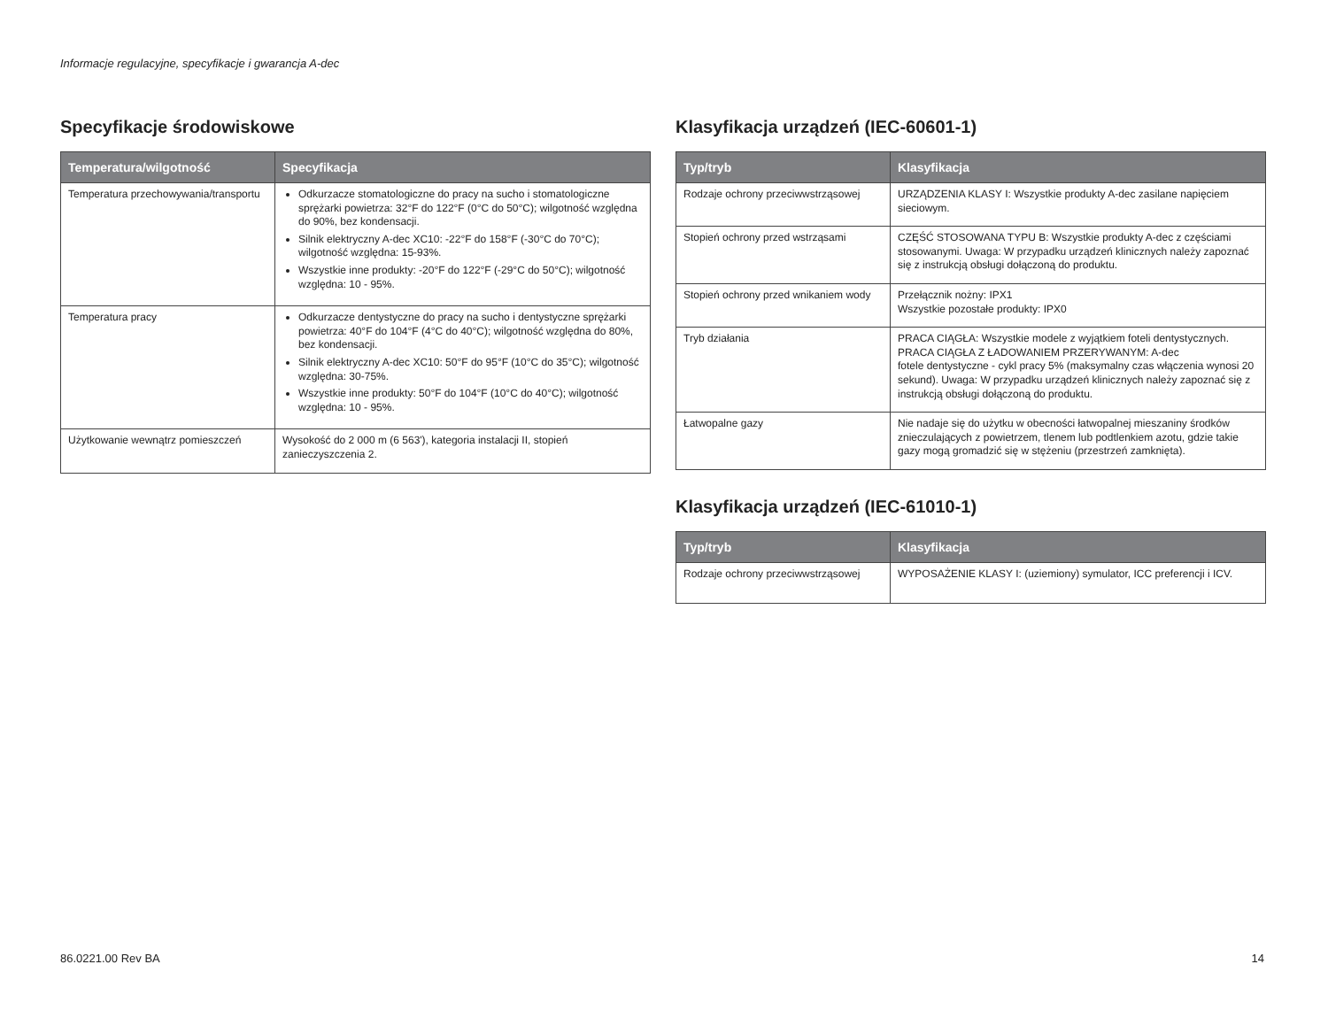Informacje regulacyjne, specyfikacje i gwarancja A-dec
Specyfikacje środowiskowe
| Temperatura/wilgotność | Specyfikacja |
| --- | --- |
| Temperatura przechowywania/transportu | Odkurzacze stomatologiczne do pracy na sucho i stomatologiczne sprężarki powietrza: 32°F do 122°F (0°C do 50°C); wilgotność względna do 90%, bez kondensacji. Silnik elektryczny A-dec XC10: -22°F do 158°F (-30°C do 70°C); wilgotność względna: 15-93%. Wszystkie inne produkty: -20°F do 122°F (-29°C do 50°C); wilgotność względna: 10 - 95%. |
| Temperatura pracy | Odkurzacze dentystyczne do pracy na sucho i dentystyczne sprężarki powietrza: 40°F do 104°F (4°C do 40°C); wilgotność względna do 80%, bez kondensacji. Silnik elektryczny A-dec XC10: 50°F do 95°F (10°C do 35°C); wilgotność względna: 30-75%. Wszystkie inne produkty: 50°F do 104°F (10°C do 40°C); wilgotność względna: 10 - 95%. |
| Użytkowanie wewnątrz pomieszczeń | Wysokość do 2 000 m (6 563'), kategoria instalacji II, stopień zanieczyszczenia 2. |
Klasyfikacja urządzeń (IEC-60601-1)
| Typ/tryb | Klasyfikacja |
| --- | --- |
| Rodzaje ochrony przeciwwstrząsowej | URZĄDZENIA KLASY I: Wszystkie produkty A-dec zasilane napięciem sieciowym. |
| Stopień ochrony przed wstrząsami | CZĘŚĆ STOSOWANA TYPU B: Wszystkie produkty A-dec z częściami stosowanymi. Uwaga: W przypadku urządzeń klinicznych należy zapoznać się z instrukcją obsługi dołączoną do produktu. |
| Stopień ochrony przed wnikaniem wody | Przełącznik nożny: IPX1 Wszystkie pozostałe produkty: IPX0 |
| Tryb działania | PRACA CIĄGŁA: Wszystkie modele z wyjątkiem foteli dentystycznych. PRACA CIĄGŁA Z ŁADOWANIEM PRZERYWANYM: A-dec fotele dentystyczne - cykl pracy 5% (maksymalny czas włączenia wynosi 20 sekund). Uwaga: W przypadku urządzeń klinicznych należy zapoznać się z instrukcją obsługi dołączoną do produktu. |
| Łatwopalne gazy | Nie nadaje się do użytku w obecności łatwopalnej mieszaniny środków znieczulających z powietrzem, tlenem lub podtlenkiem azotu, gdzie takie gazy mogą gromadzić się w stężeniu (przestrzeń zamknięta). |
Klasyfikacja urządzeń (IEC-61010-1)
| Typ/tryb | Klasyfikacja |
| --- | --- |
| Rodzaje ochrony przeciwwstrząsowej | WYPOSAŻENIE KLASY I: (uziemiony) symulator, ICC preferencji i ICV. |
86.0221.00 Rev BA 14